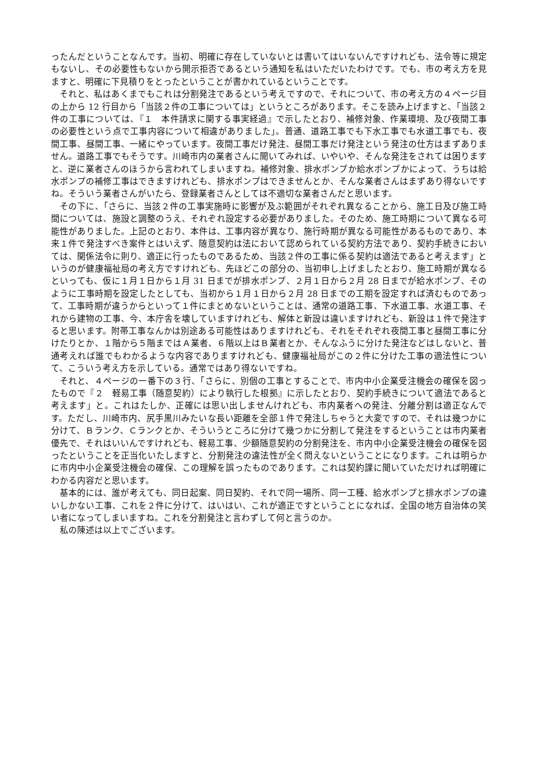ったんだということなんです。当初、明確に存在していないとは書いてはいないんですけれども、法令等に規定もないし、その必要性もないから開示拒否であるという通知を私はいただいたわけです。でも、市の考え方を見ますと、明確に下見積りをとったということが書かれているということです。
それと、私はあくまでもこれは分割発注であるという考えですので、それについて、市の考え方の４ページ目の上から 12 行目から「当該２件の工事については」というところがあります。そこを読み上げますと、「当該２件の工事については、『１　本件請求に関する事実経過』で示したとおり、補修対象、作業環境、及び夜間工事の必要性という点で工事内容について相違がありました」。普通、道路工事でも下水工事でも水道工事でも、夜間工事、昼間工事、一緒にやっています。夜間工事だけ発注、昼間工事だけ発注という発注の仕方はまずありません。道路工事でもそうです。川崎市内の業者さんに聞いてみれば、いやいや、そんな発注をされては困りますと、逆に業者さんのほうから言われてしまいますね。補修対象、排水ポンプか給水ポンプかによって、うちは給水ポンプの補修工事はできますけれども、排水ポンプはできませんとか、そんな業者さんはまずあり得ないですね。そういう業者さんがいたら、登録業者さんとしては不適切な業者さんだと思います。
その下に、「さらに、当該２件の工事実施時に影響が及ぶ範囲がそれぞれ異なることから、施工日及び施工時間については、施設と調整のうえ、それぞれ設定する必要がありました。そのため、施工時期について異なる可能性がありました。上記のとおり、本件は、工事内容が異なり、施行時期が異なる可能性があるものであり、本来１件で発注すべき案件とはいえず、随意契約は法において認められている契約方法であり、契約手続きにおいては、関係法令に則り、適正に行ったものであるため、当該２件の工事に係る契約は適法であると考えます」というのが健康福祉局の考え方ですけれども、先ほどこの部分の、当初申し上げましたとおり、施工時期が異なるといっても、仮に１月１日から１月 31 日までが排水ポンプ、２月１日から２月 28 日までが給水ポンプ、そのように工事時期を設定したとしても、当初から１月１日から２月 28 日までの工期を設定すれば済むものであって、工事時期が違うからといって１件にまとめないということは、通常の道路工事、下水道工事、水道工事、それから建物の工事、今、本庁舎を壊していますけれども、解体と新設は違いますけれども、新設は１件で発注すると思います。附帯工事なんかは別途ある可能性はありますけれども、それをそれぞれ夜間工事と昼間工事に分けたりとか、１階から５階まではＡ業者、６階以上はＢ業者とか、そんなふうに分けた発注などはしないと、普通考えれば誰でもわかるような内容でありますけれども、健康福祉局がこの２件に分けた工事の適法性について、こういう考え方を示している。通常ではあり得ないですね。
それと、４ページの一番下の３行、「さらに、別個の工事とすることで、市内中小企業受注機会の確保を図ったもので『２　軽易工事（随意契約）により執行した根拠』に示したとおり、契約手続きについて適法であると考えます」と。これはたしか、正確には思い出しませんけれども、市内業者への発注、分離分割は適正なんです。ただし、川崎市内、尻手黒川みたいな長い距離を全部１件で発注しちゃうと大変ですので、それは幾つかに分けて、Ｂランク、Ｃランクとか、そういうところに分けて幾つかに分割して発注をするということは市内業者優先で、それはいいんですけれども、軽易工事、少額随意契約の分割発注を、市内中小企業受注機会の確保を図ったということを正当化いたしますと、分割発注の違法性が全く問えないということになります。これは明らかに市内中小企業受注機会の確保、この理解を誤ったものであります。これは契約課に聞いていただければ明確にわかる内容だと思います。
基本的には、誰が考えても、同日起案、同日契約、それで同一場所、同一工種、給水ポンプと排水ポンプの違いしかない工事、これを２件に分けて、はいはい、これが適正ですということになれば、全国の地方自治体の笑い者になってしまいますね。これを分割発注と言わずして何と言うのか。
私の陳述は以上でございます。